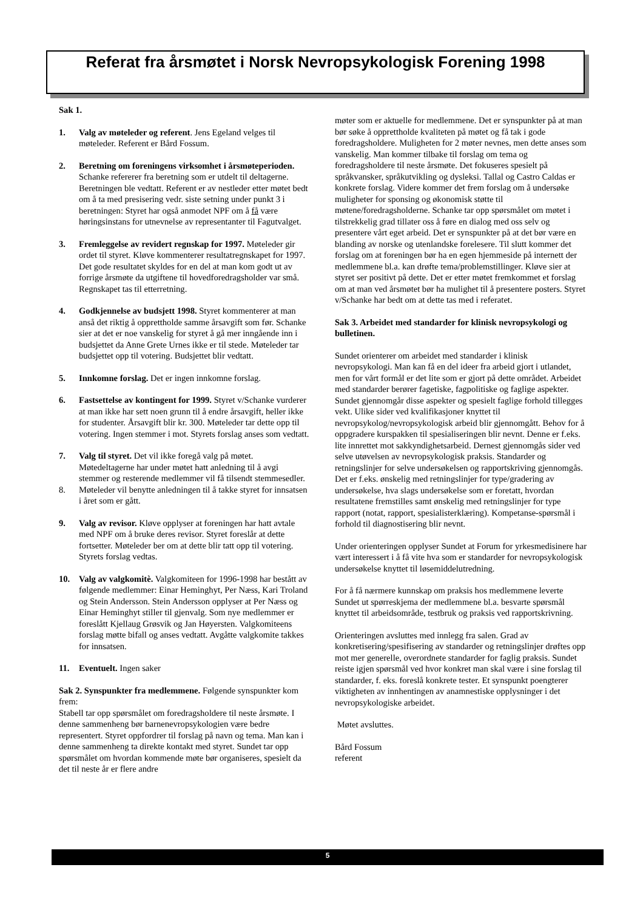Referat fra årsmøtet i Norsk Nevropsykologisk Forening 1998
Sak 1.
1. Valg av møteleder og referent. Jens Egeland velges til møteleder. Referent er Bård Fossum.
2. Beretning om foreningens virksomhet i årsmøteperioden. Schanke refererer fra beretning som er utdelt til deltagerne. Beretningen ble vedtatt. Referent er av nestleder etter møtet bedt om å ta med presisering vedr. siste setning under punkt 3 i beretningen: Styret har også anmodet NPF om å få være høringsinstans for utnevnelse av representanter til Fagutvalget.
3. Fremleggelse av revidert regnskap for 1997. Møteleder gir ordet til styret. Kløve kommenterer resultatregnskapet for 1997. Det gode resultatet skyldes for en del at man kom godt ut av forrige årsmøte da utgiftene til hovedforedragsholder var små. Regnskapet tas til etterretning.
4. Godkjennelse av budsjett 1998. Styret kommenterer at man anså det riktig å opprettholde samme årsavgift som før. Schanke sier at det er noe vanskelig for styret å gå mer inngående inn i budsjettet da Anne Grete Urnes ikke er til stede. Møteleder tar budsjettet opp til votering. Budsjettet blir vedtatt.
5. Innkomne forslag. Det er ingen innkomne forslag.
6. Fastsettelse av kontingent for 1999. Styret v/Schanke vurderer at man ikke har sett noen grunn til å endre årsavgift, heller ikke for studenter. Årsavgift blir kr. 300. Møteleder tar dette opp til votering. Ingen stemmer i mot. Styrets forslag anses som vedtatt.
7. Valg til styret. Det vil ikke foregå valg på møtet. Møtedeltagerne har under møtet hatt anledning til å avgi stemmer og resterende medlemmer vil få tilsendt stemmesedler.
8. Møteleder vil benytte anledningen til å takke styret for innsatsen i året som er gått.
9. Valg av revisor. Kløve opplyser at foreningen har hatt avtale med NPF om å bruke deres revisor. Styret foreslår at dette fortsetter. Møteleder ber om at dette blir tatt opp til votering. Styrets forslag vedtas.
10. Valg av valgkomitè. Valgkomiteen for 1996-1998 har bestått av følgende medlemmer: Einar Heminghyt, Per Næss, Kari Troland og Stein Andersson. Stein Andersson opplyser at Per Næss og Einar Heminghyt stiller til gjenvalg. Som nye medlemmer er foreslått Kjellaug Grøsvik og Jan Høyersten. Valgkomiteens forslag møtte bifall og anses vedtatt. Avgåtte valgkomite takkes for innsatsen.
11. Eventuelt. Ingen saker
Sak 2. Synspunkter fra medlemmene. Følgende synspunkter kom frem:
Stabell tar opp spørsmålet om foredragsholdere til neste årsmøte. I denne sammenheng bør barnenevropsykologien være bedre representert. Styret oppfordrer til forslag på navn og tema. Man kan i denne sammenheng ta direkte kontakt med styret. Sundet tar opp spørsmålet om hvordan kommende møte bør organiseres, spesielt da det til neste år er flere andre
møter som er aktuelle for medlemmene. Det er synspunkter på at man bør søke å opprettholde kvaliteten på møtet og få tak i gode foredragsholdere. Muligheten for 2 møter nevnes, men dette anses som vanskelig. Man kommer tilbake til forslag om tema og foredragsholdere til neste årsmøte. Det fokuseres spesielt på språkvansker, språkutvikling og dysleksi. Tallal og Castro Caldas er konkrete forslag. Videre kommer det frem forslag om å undersøke muligheter for sponsing og økonomisk støtte til møtene/foredragsholderne. Schanke tar opp spørsmålet om møtet i tilstrekkelig grad tillater oss å føre en dialog med oss selv og presentere vårt eget arbeid. Det er synspunkter på at det bør være en blanding av norske og utenlandske forelesere. Til slutt kommer det forslag om at foreningen bør ha en egen hjemmeside på internett der medlemmene bl.a. kan drøfte tema/problemstillinger. Kløve sier at styret ser positivt på dette. Det er etter møtet fremkommet et forslag om at man ved årsmøtet bør ha mulighet til å presentere posters. Styret v/Schanke har bedt om at dette tas med i referatet.
Sak 3. Arbeidet med standarder for klinisk nevropsykologi og bulletinen.
Sundet orienterer om arbeidet med standarder i klinisk nevropsykologi. Man kan få en del ideer fra arbeid gjort i utlandet, men for vårt formål er det lite som er gjort på dette området. Arbeidet med standarder berører fagetiske, fagpolitiske og faglige aspekter. Sundet gjennomgår disse aspekter og spesielt faglige forhold tillegges vekt. Ulike sider ved kvalifikasjoner knyttet til nevropsykolog/nevropsykologisk arbeid blir gjennomgått. Behov for å oppgradere kurspakken til spesialiseringen blir nevnt. Denne er f.eks. lite innrettet mot sakkyndighetsarbeid. Dernest gjennomgås sider ved selve utøvelsen av nevropsykologisk praksis. Standarder og retningslinjer for selve undersøkelsen og rapportskriving gjennomgås. Det er f.eks. ønskelig med retningslinjer for type/gradering av undersøkelse, hva slags undersøkelse som er foretatt, hvordan resultatene fremstilles samt ønskelig med retningslinjer for type rapport (notat, rapport, spesialisterklæring). Kompetanse-spørsmål i forhold til diagnostisering blir nevnt.
Under orienteringen opplyser Sundet at Forum for yrkesmedisinere har vært interessert i å få vite hva som er standarder for nevropsykologisk undersøkelse knyttet til løsemiddelutredning.
For å få nærmere kunnskap om praksis hos medlemmene leverte Sundet ut spørreskjema der medlemmene bl.a. besvarte spørsmål knyttet til arbeidsområde, testbruk og praksis ved rapportskrivning.
Orienteringen avsluttes med innlegg fra salen. Grad av konkretisering/spesifisering av standarder og retningslinjer drøftes opp mot mer generelle, overordnete standarder for faglig praksis. Sundet reiste igjen spørsmål ved hvor konkret man skal være i sine forslag til standarder, f. eks. foreslå konkrete tester. Et synspunkt poengterer viktigheten av innhentingen av anamnestiske opplysninger i det nevropsykologiske arbeidet.
Møtet avsluttes.
Bård Fossum
referent
5